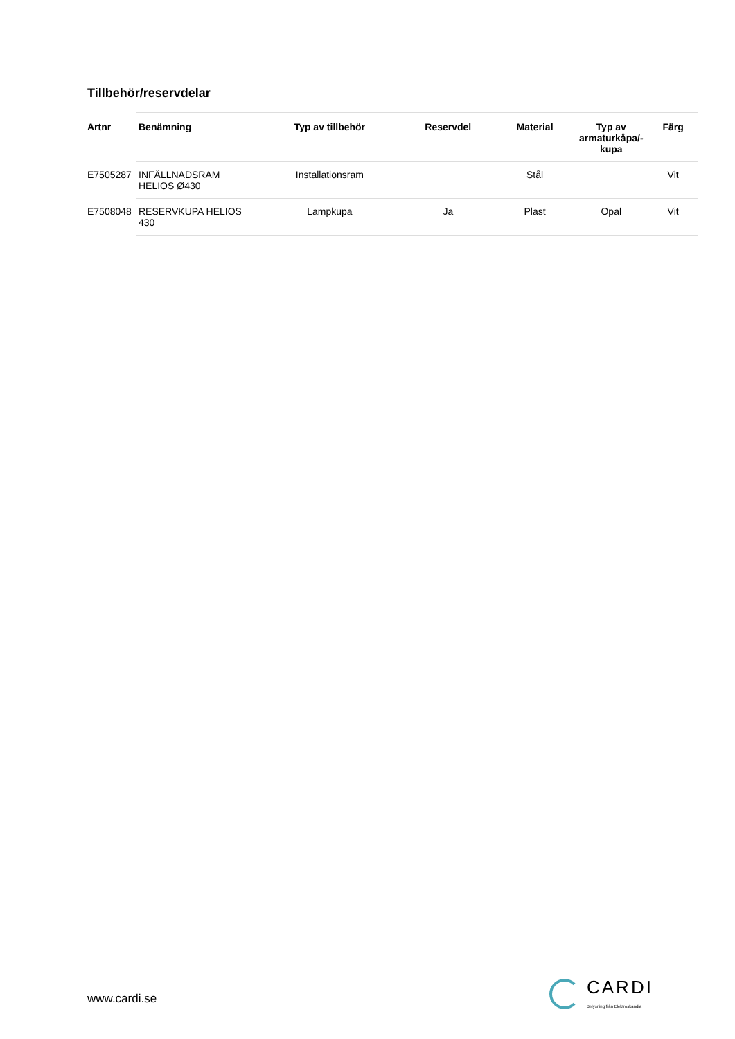Tillbehör/reservdelar
| Artnr | Benämning | Typ av tillbehör | Reservdel | Material | Typ av armaturkåpa/-kupa | Färg |
| --- | --- | --- | --- | --- | --- | --- |
| E7505287 | INFÄLLNADSRAM HELIOS Ø430 | Installationsram | | Stål | | Vit |
| E7508048 | RESERVKUPA HELIOS 430 | Lampkupa | Ja | Plast | Opal | Vit |
www.cardi.se
CARDI
Belysning från Elektroskandia